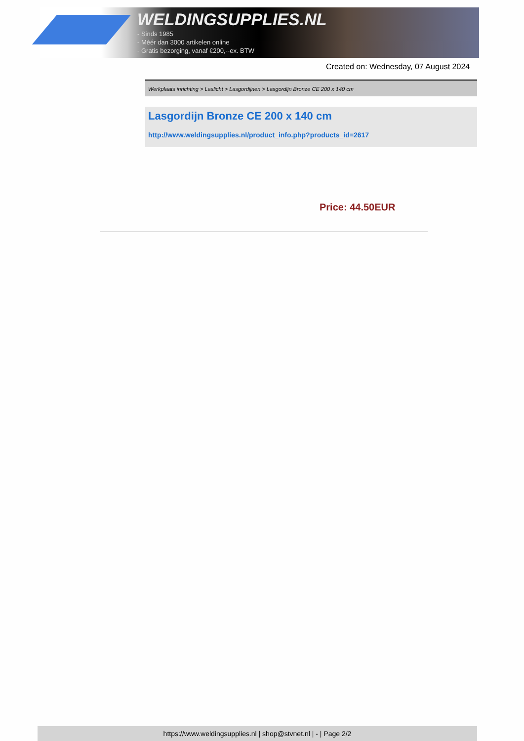WELDINGSUPPLIES.NL
- Sinds 1985
- Méér dan 3000 artikelen online
- Gratis bezorging, vanaf €200,--ex. BTW
Created on: Wednesday, 07 August 2024
Werkplaats inrichting > Laslicht > Lasgordijnen > Lasgordijn Bronze CE 200 x 140 cm
Lasgordijn Bronze CE 200 x 140 cm
http://www.weldingsupplies.nl/product_info.php?products_id=2617
Price: 44.50EUR
https://www.weldingsupplies.nl | shop@stvnet.nl | - | Page 2/2